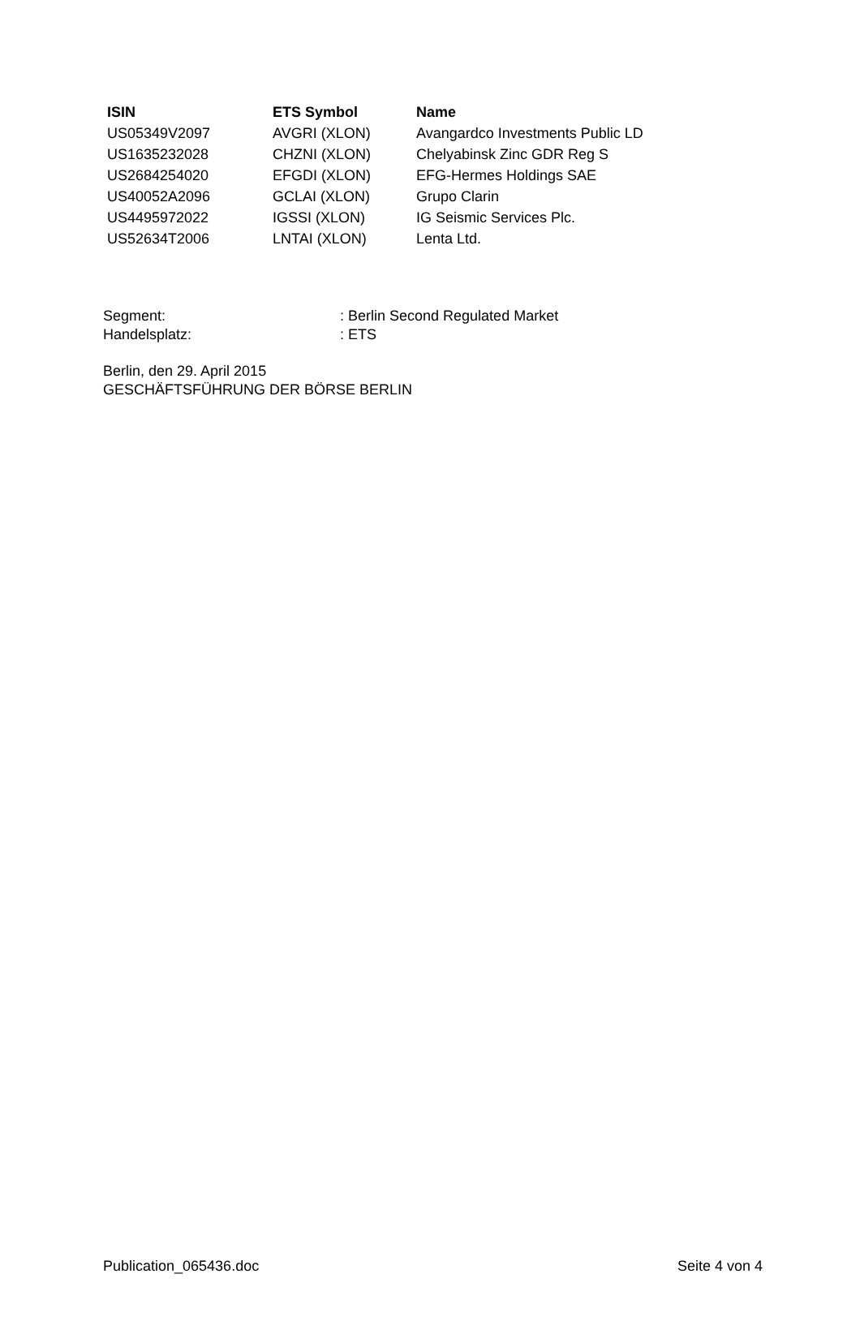| ISIN | ETS Symbol | Name |
| --- | --- | --- |
| US05349V2097 | AVGRI (XLON) | Avangardco Investments Public LD |
| US1635232028 | CHZNI (XLON) | Chelyabinsk Zinc GDR Reg S |
| US2684254020 | EFGDI (XLON) | EFG-Hermes Holdings SAE |
| US40052A2096 | GCLAI (XLON) | Grupo Clarin |
| US4495972022 | IGSSI (XLON) | IG Seismic Services Plc. |
| US52634T2006 | LNTAI (XLON) | Lenta Ltd. |
Segment: : Berlin Second Regulated Market
Handelsplatz: : ETS
Berlin, den 29. April 2015
GESCHÄFTSFÜHRUNG DER BÖRSE BERLIN
Publication_065436.doc Seite 4 von 4